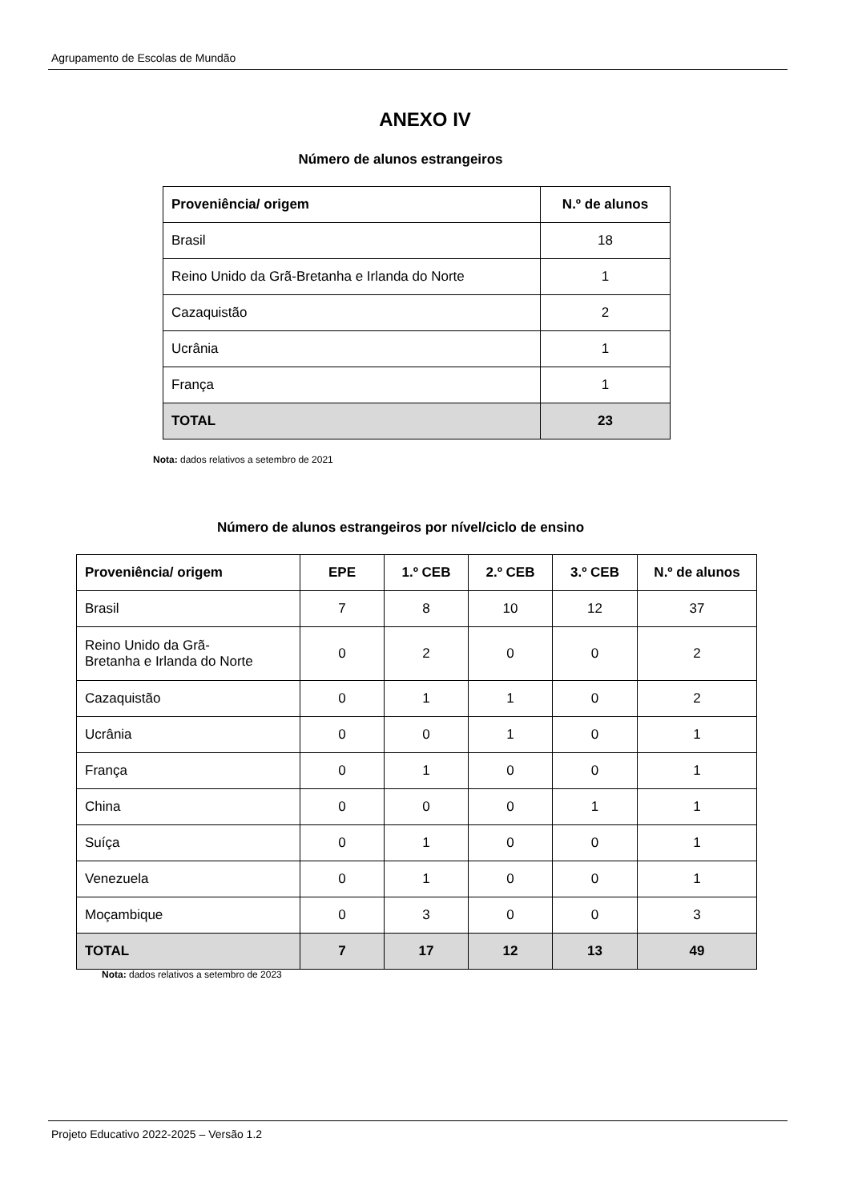Agrupamento de Escolas de Mundão
ANEXO IV
Número de alunos estrangeiros
| Proveniência/ origem | N.º de alunos |
| --- | --- |
| Brasil | 18 |
| Reino Unido da Grã-Bretanha e Irlanda do Norte | 1 |
| Cazaquistão | 2 |
| Ucrânia | 1 |
| França | 1 |
| TOTAL | 23 |
Nota: dados relativos a setembro de 2021
Número de alunos estrangeiros por nível/ciclo de ensino
| Proveniência/ origem | EPE | 1.º CEB | 2.º CEB | 3.º CEB | N.º de alunos |
| --- | --- | --- | --- | --- | --- |
| Brasil | 7 | 8 | 10 | 12 | 37 |
| Reino Unido da Grã- Bretanha e Irlanda do Norte | 0 | 2 | 0 | 0 | 2 |
| Cazaquistão | 0 | 1 | 1 | 0 | 2 |
| Ucrânia | 0 | 0 | 1 | 0 | 1 |
| França | 0 | 1 | 0 | 0 | 1 |
| China | 0 | 0 | 0 | 1 | 1 |
| Suíça | 0 | 1 | 0 | 0 | 1 |
| Venezuela | 0 | 1 | 0 | 0 | 1 |
| Moçambique | 0 | 3 | 0 | 0 | 3 |
| TOTAL | 7 | 17 | 12 | 13 | 49 |
Nota: dados relativos a setembro de 2023
Projeto Educativo 2022-2025 – Versão 1.2